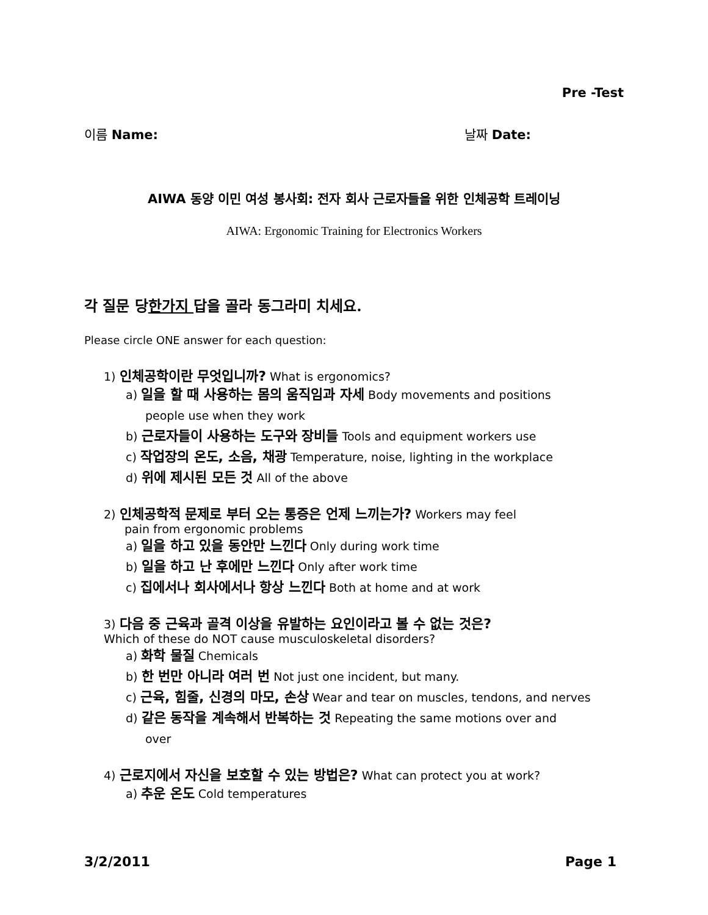Pre -Test
이름 Name: 날짜 Date:
AIWA 동양 이민 여성 봉사회: 전자 회사 근로자들을 위한 인체공학 트레이닝
AIWA: Ergonomic Training for Electronics Workers
각 질문 당한가지 답을 골라 동그라미 치세요.
Please circle ONE answer for each question:
1) 인체공학이란 무엇입니까? What is ergonomics?
a) 일을 할 때 사용하는 몸의 움직임과 자세 Body movements and positions
people use when they work
b) 근로자들이 사용하는 도구와 장비들 Tools and equipment workers use
c) 작업장의 온도, 소음, 채광 Temperature, noise, lighting in the workplace
d) 위에 제시된 모든 것 All of the above
2) 인체공학적 문제로 부터 오는 통증은 언제 느끼는가? Workers may feel
pain from ergonomic problems
a) 일을 하고 있을 동안만 느낀다 Only during work time
b) 일을 하고 난 후에만 느낀다 Only after work time
c) 집에서나 회사에서나 항상 느낀다 Both at home and at work
3) 다음 중 근육과 골격 이상을 유발하는 요인이라고 볼 수 없는 것은?
Which of these do NOT cause musculoskeletal disorders?
a) 화학 물질 Chemicals
b) 한 번만 아니라 여러 번 Not just one incident, but many.
c) 근육, 힘줄, 신경의 마모, 손상 Wear and tear on muscles, tendons, and nerves
d) 같은 동작을 계속해서 반복하는 것 Repeating the same motions over and
over
4) 근로지에서 자신을 보호할 수 있는 방법은? What can protect you at work?
a) 추운 온도 Cold temperatures
3/2/2011 Page 1